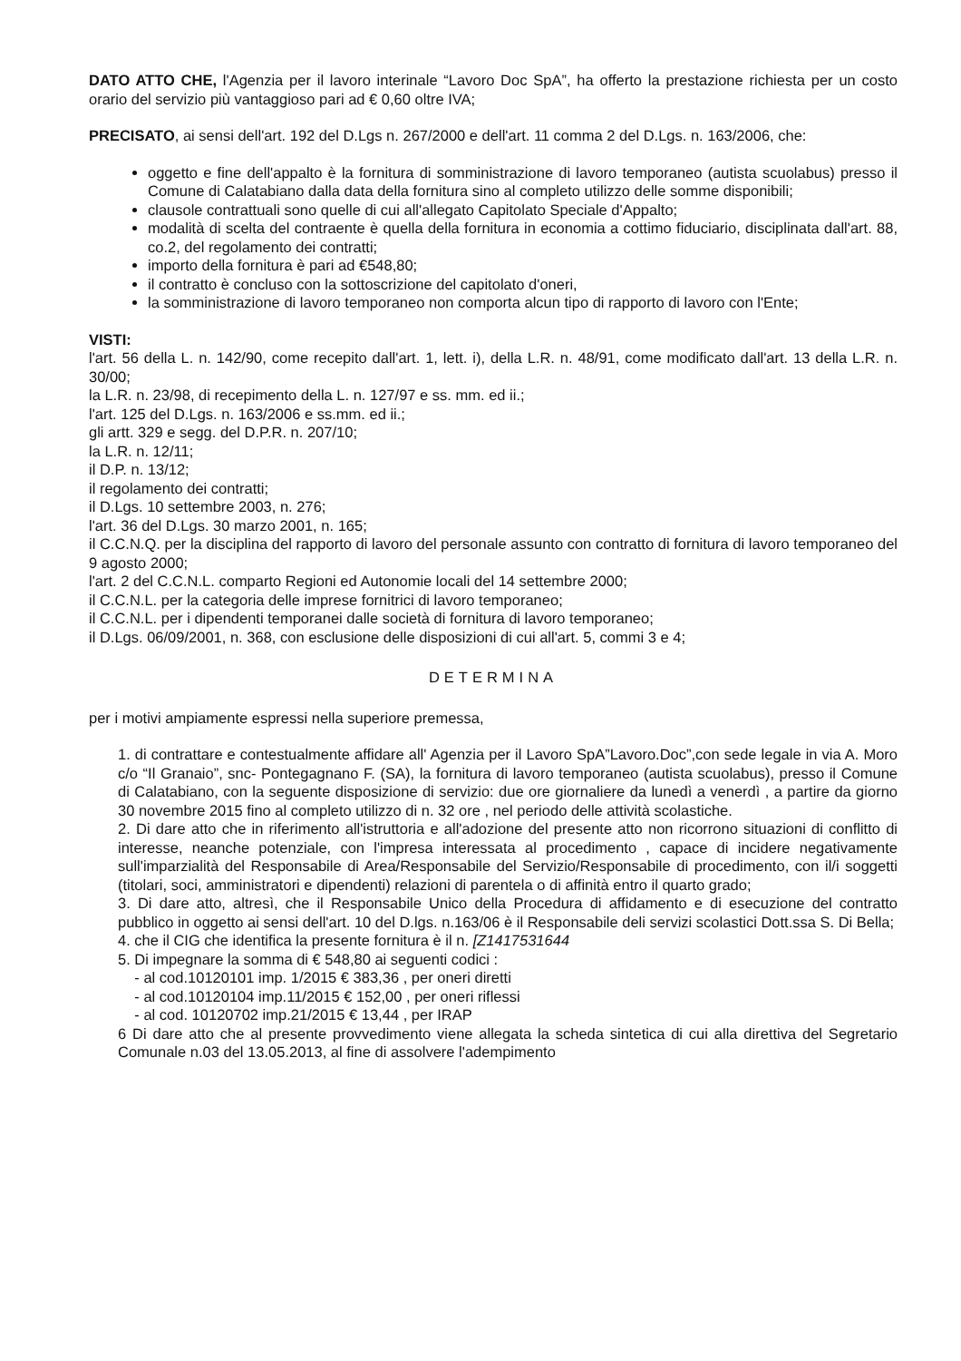DATO ATTO CHE, l'Agenzia per il lavoro interinale “Lavoro Doc SpA”, ha offerto la prestazione richiesta per un costo orario del servizio più vantaggioso pari ad € 0,60 oltre IVA;
PRECISATO, ai sensi dell'art. 192 del D.Lgs n. 267/2000 e dell'art. 11 comma 2 del D.Lgs. n. 163/2006, che:
oggetto e fine dell'appalto è la fornitura di somministrazione di lavoro temporaneo (autista scuolabus) presso il Comune di Calatabiano dalla data della fornitura sino al completo utilizzo delle somme disponibili;
clausole contrattuali sono quelle di cui all'allegato Capitolato Speciale d'Appalto;
modalità di scelta del contraente è quella della fornitura in economia a cottimo fiduciario, disciplinata dall'art. 88, co.2, del regolamento dei contratti;
importo della fornitura è pari ad €548,80;
il contratto è concluso con la sottoscrizione del capitolato d'oneri,
la somministrazione di lavoro temporaneo non comporta alcun tipo di rapporto di lavoro con l'Ente;
VISTI:
l'art. 56 della L. n. 142/90, come recepito dall'art. 1, lett. i), della L.R. n. 48/91, come modificato dall'art. 13 della L.R. n. 30/00;
la L.R. n. 23/98, di recepimento della L. n. 127/97 e ss. mm. ed ii.;
l'art. 125 del D.Lgs. n. 163/2006 e ss.mm. ed ii.;
gli artt. 329 e segg. del D.P.R. n. 207/10;
la L.R. n. 12/11;
il D.P. n. 13/12;
il regolamento dei contratti;
il D.Lgs. 10 settembre 2003, n. 276;
l'art. 36 del D.Lgs. 30 marzo 2001, n. 165;
il C.C.N.Q. per la disciplina del rapporto di lavoro del personale assunto con contratto di fornitura di lavoro temporaneo del 9 agosto 2000;
l'art. 2 del C.C.N.L. comparto Regioni ed Autonomie locali del 14 settembre 2000;
il C.C.N.L. per la categoria delle imprese fornitrici di lavoro temporaneo;
il C.C.N.L. per i dipendenti temporanei dalle società di fornitura di lavoro temporaneo;
il D.Lgs. 06/09/2001, n. 368, con esclusione delle disposizioni di cui all'art. 5, commi 3 e 4;
DETERMINA
per i motivi ampiamente espressi nella superiore premessa,
1. di contrattare e contestualmente affidare all' Agenzia per il Lavoro SpA”Lavoro.Doc”,con sede legale in via A. Moro c/o “Il Granaio”, snc- Pontegagnano F. (SA), la fornitura di lavoro temporaneo (autista scuolabus), presso il Comune di Calatabiano, con la seguente disposizione di servizio: due ore giornaliere da lunedì a venerdì , a partire da giorno 30 novembre 2015 fino al completo utilizzo di n. 32 ore , nel periodo delle attività scolastiche.
2. Di dare atto che in riferimento all'istruttoria e all'adozione del presente atto non ricorrono situazioni di conflitto di interesse, neanche potenziale, con l'impresa interessata al procedimento , capace di incidere negativamente sull'imparzialità del Responsabile di Area/Responsabile del Servizio/Responsabile di procedimento, con il/i soggetti (titolari, soci, amministratori e dipendenti) relazioni di parentela o di affinità entro il quarto grado;
3. Di dare atto, altresì, che il Responsabile Unico della Procedura di affidamento e di esecuzione del contratto pubblico in oggetto ai sensi dell'art. 10 del D.lgs. n.163/06 è il Responsabile deli servizi scolastici Dott.ssa S. Di Bella;
4. che il CIG che identifica la presente fornitura è il n. [Z1417531644
5. Di impegnare la somma di € 548,80 ai seguenti codici :
- al cod.10120101 imp. 1/2015 € 383,36 , per oneri diretti
- al cod.10120104 imp.11/2015 € 152,00 , per oneri riflessi
- al cod. 10120702 imp.21/2015 € 13,44 , per IRAP
6 Di dare atto che al presente provvedimento viene allegata la scheda sintetica di cui alla direttiva del Segretario Comunale n.03 del 13.05.2013, al fine di assolvere l'adempimento